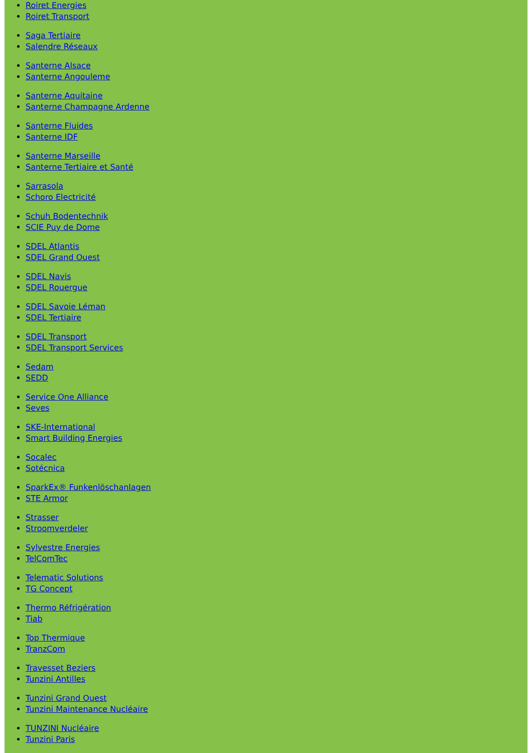Roiret Energies
Roiret Transport
Saga Tertiaire
Salendre Réseaux
Santerne Alsace
Santerne Angouleme
Santerne Aquitaine
Santerne Champagne Ardenne
Santerne Fluides
Santerne IDF
Santerne Marseille
Santerne Tertiaire et Santé
Sarrasola
Schoro Electricité
Schuh Bodentechnik
SCIE Puy de Dome
SDEL Atlantis
SDEL Grand Ouest
SDEL Navis
SDEL Rouergue
SDEL Savoie Léman
SDEL Tertiaire
SDEL Transport
SDEL Transport Services
Sedam
SEDD
Service One Alliance
Seves
SKE-International
Smart Building Energies
Socalec
Sotécnica
SparkEx® Funkenlöschanlagen
STE Armor
Strasser
Stroomverdeler
Sylvestre Energies
TelComTec
Telematic Solutions
TG Concept
Thermo Réfrigération
Tiab
Top Thermique
TranzCom
Travesset Beziers
Tunzini Antilles
Tunzini Grand Ouest
Tunzini Maintenance Nucléaire
TUNZINI Nucléaire
Tunzini Paris